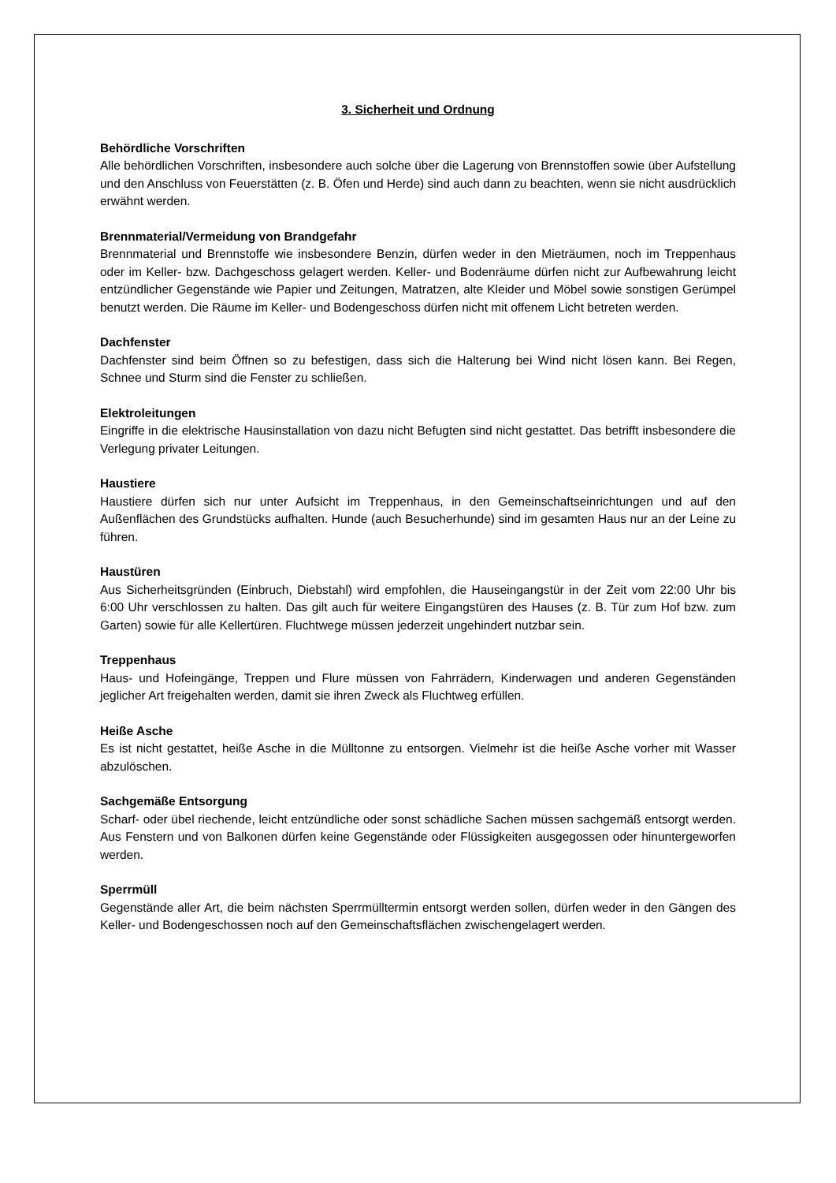3. Sicherheit und Ordnung
Behördliche Vorschriften
Alle behördlichen Vorschriften, insbesondere auch solche über die Lagerung von Brennstoffen sowie über Aufstellung und den Anschluss von Feuerstätten (z. B. Öfen und Herde) sind auch dann zu beachten, wenn sie nicht ausdrücklich erwähnt werden.
Brennmaterial/Vermeidung von Brandgefahr
Brennmaterial und Brennstoffe wie insbesondere Benzin, dürfen weder in den Mieträumen, noch im Treppenhaus oder im Keller- bzw. Dachgeschoss gelagert werden. Keller- und Bodenräume dürfen nicht zur Aufbewahrung leicht entzündlicher Gegenstände wie Papier und Zeitungen, Matratzen, alte Kleider und Möbel sowie sonstigen Gerümpel benutzt werden. Die Räume im Keller- und Bodengeschoss dürfen nicht mit offenem Licht betreten werden.
Dachfenster
Dachfenster sind beim Öffnen so zu befestigen, dass sich die Halterung bei Wind nicht lösen kann. Bei Regen, Schnee und Sturm sind die Fenster zu schließen.
Elektroleitungen
Eingriffe in die elektrische Hausinstallation von dazu nicht Befugten sind nicht gestattet. Das betrifft insbesondere die Verlegung privater Leitungen.
Haustiere
Haustiere dürfen sich nur unter Aufsicht im Treppenhaus, in den Gemeinschaftseinrichtungen und auf den Außenflächen des Grundstücks aufhalten. Hunde (auch Besucherhunde) sind im gesamten Haus nur an der Leine zu führen.
Haustüren
Aus Sicherheitsgründen (Einbruch, Diebstahl) wird empfohlen, die Hauseingangstür in der Zeit vom 22:00 Uhr bis 6:00 Uhr verschlossen zu halten. Das gilt auch für weitere Eingangstüren des Hauses (z. B. Tür zum Hof bzw. zum Garten) sowie für alle Kellertüren. Fluchtwege müssen jederzeit ungehindert nutzbar sein.
Treppenhaus
Haus- und Hofeingänge, Treppen und Flure müssen von Fahrrädern, Kinderwagen und anderen Gegenständen jeglicher Art freigehalten werden, damit sie ihren Zweck als Fluchtweg erfüllen.
Heiße Asche
Es ist nicht gestattet, heiße Asche in die Mülltonne zu entsorgen. Vielmehr ist die heiße Asche vorher mit Wasser abzulöschen.
Sachgemäße Entsorgung
Scharf- oder übel riechende, leicht entzündliche oder sonst schädliche Sachen müssen sachgemäß entsorgt werden. Aus Fenstern und von Balkonen dürfen keine Gegenstände oder Flüssigkeiten ausgegossen oder hinuntergeworfen werden.
Sperrmüll
Gegenstände aller Art, die beim nächsten Sperrmülltermin entsorgt werden sollen, dürfen weder in den Gängen des Keller- und Bodengeschossen noch auf den Gemeinschaftsflächen zwischengelagert werden.